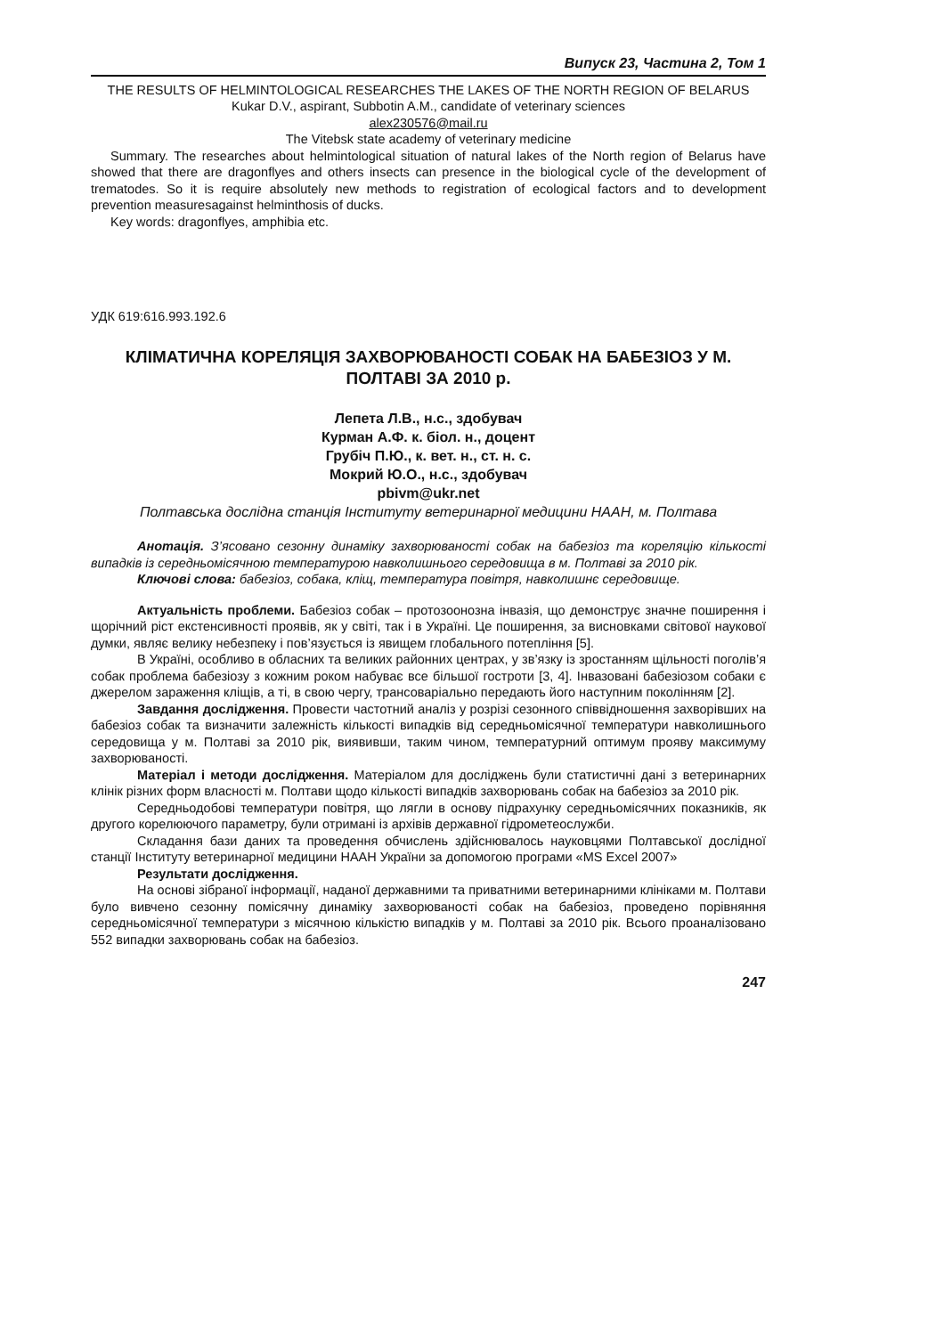Випуск 23, Частина 2, Том 1
THE RESULTS OF HELMINTOLOGICAL RESEARCHES THE LAKES OF THE NORTH REGION OF BELARUS
Kukar D.V., aspirant, Subbotin A.M., candidate of veterinary sciences
alex230576@mail.ru
The Vitebsk state academy of veterinary medicine
Summary. The researches about helmintological situation of natural lakes of the North region of Belarus have showed that there are dragonflyes and others insects can presence in the biological cycle of the development of trematodes. So it is require absolutely new methods to registration of ecological factors and to development prevention measuresagainst helminthosis of ducks.
Key words: dragonflyes, amphibia etc.
УДК 619:616.993.192.6
КЛІМАТИЧНА КОРЕЛЯЦІЯ ЗАХВОРЮВАНОСТІ СОБАК НА БАБЕЗІОЗ У М. ПОЛТАВІ ЗА 2010 р.
Лепета Л.В., н.с., здобувач
Курман А.Ф. к. біол. н., доцент
Грубіч П.Ю., к. вет. н., ст. н. с.
Мокрий Ю.О., н.с., здобувач
pbivm@ukr.net
Полтавська дослідна станція Інституту ветеринарної медицини НААН, м. Полтава
Анотація. З’ясовано сезонну динаміку захворюваності собак на бабезіоз та кореляцію кількості випадків із середньомісячною температурою навколишнього середовища в м. Полтаві за 2010 рік.
Ключові слова: бабезіоз, собака, кліщ, температура повітря, навколишнє середовище.
Актуальність проблеми. Бабезіоз собак – протозоонозна інвазія, що демонструє значне поширення і щорічний ріст екстенсивності проявів, як у світі, так і в Україні. Це поширення, за висновками світової наукової думки, являє велику небезпеку і пов’язується із явищем глобального потепління [5].
В Україні, особливо в обласних та великих районних центрах, у зв’язку із зростанням щільності поголів’я собак проблема бабезіозу з кожним роком набуває все більшої гостроти [3, 4]. Інвазовані бабезіозом собаки є джерелом зараження кліщів, а ті, в свою чергу, трансоваріально передають його наступним поколінням [2].
Завдання дослідження. Провести частотний аналіз у розрізі сезонного співвідношення захворівших на бабезіоз собак та визначити залежність кількості випадків від середньомісячної температури навколишнього середовища у м. Полтаві за 2010 рік, виявивши, таким чином, температурний оптимум прояву максимуму захворюваності.
Матеріал і методи дослідження. Матеріалом для досліджень були статистичні дані з ветеринарних клінік різних форм власності м. Полтави щодо кількості випадків захворювань собак на бабезіоз за 2010 рік.
Середньодобові температури повітря, що лягли в основу підрахунку середньомісячних показників, як другого корелюючого параметру, були отримані із архівів державної гідрометеослужби.
Складання бази даних та проведення обчислень здійснювалось науковцями Полтавської дослідної станції Інституту ветеринарної медицини НААН України за допомогою програми «MS Excel 2007»
Результати дослідження.
На основі зібраної інформації, наданої державними та приватними ветеринарними клініками м. Полтави було вивчено сезонну помісячну динаміку захворюваності собак на бабезіоз, проведено порівняння середньомісячної температури з місячною кількістю випадків у м. Полтаві за 2010 рік. Всього проаналізовано 552 випадки захворювань собак на бабезіоз.
247